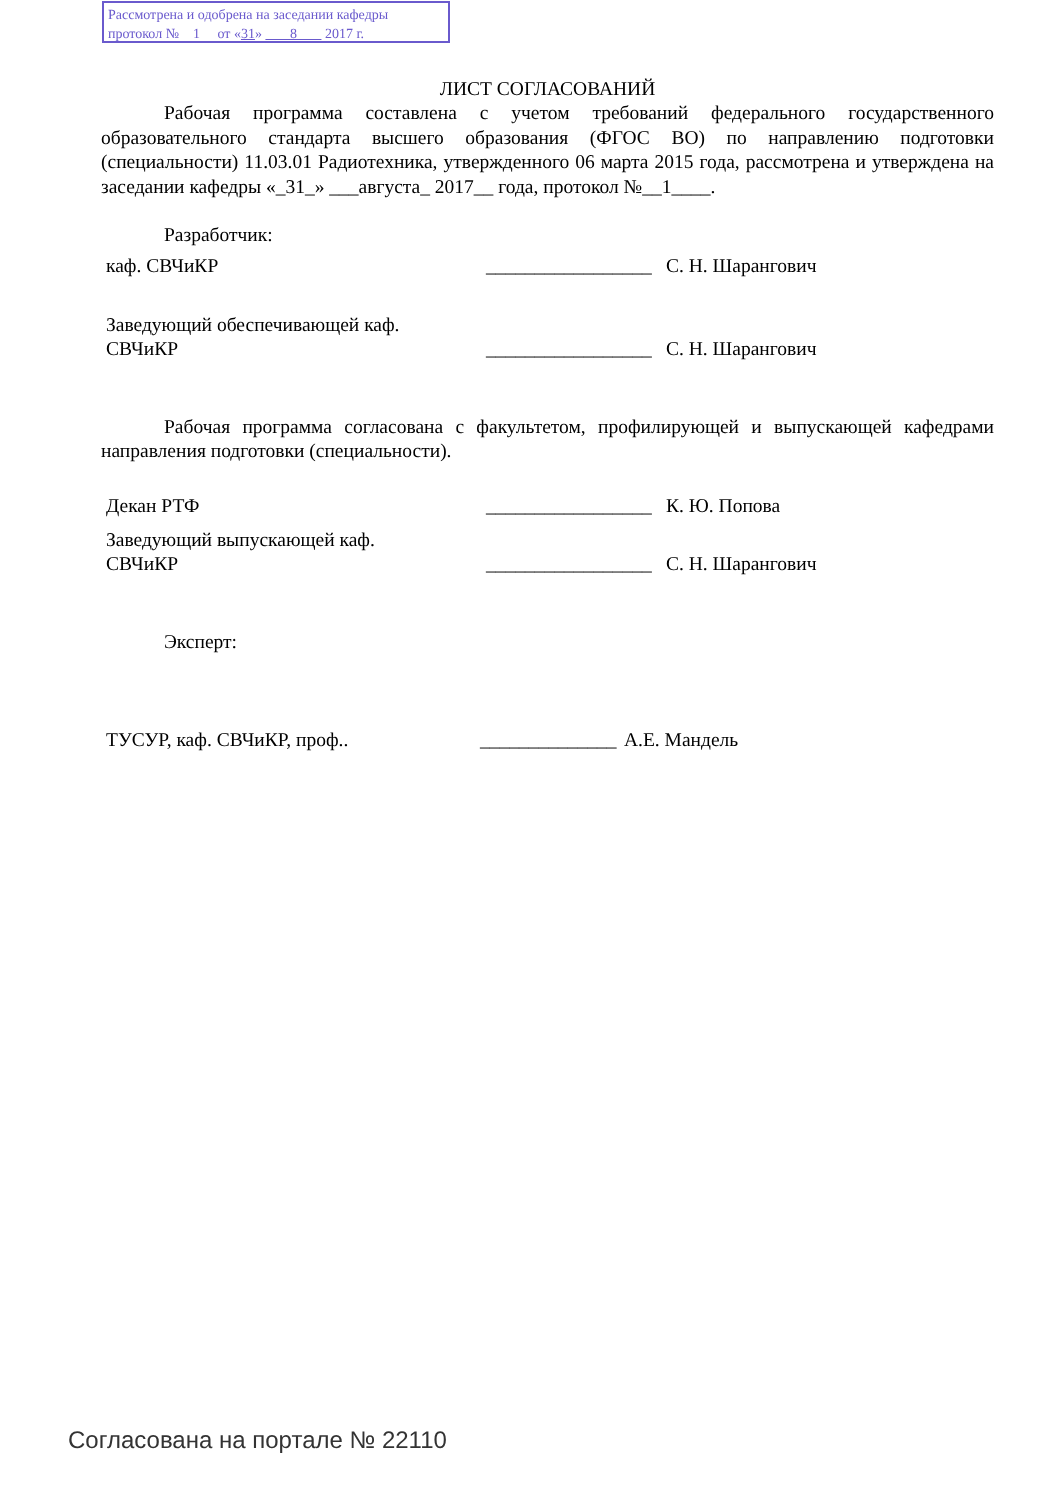Рассмотрена и одобрена на заседании кафедры
протокол № 1 от «31» 8 2017 г.
ЛИСТ СОГЛАСОВАНИЙ
Рабочая программа составлена с учетом требований федерального государственного образовательного стандарта высшего образования (ФГОС ВО) по направлению подготовки (специальности) 11.03.01 Радиотехника, утвержденного 06 марта 2015 года, рассмотрена и утверждена на заседании кафедры «_31_» ___августа_ 2017__ года, протокол №__1____.
Разработчик:
каф. СВЧиКР _________________
С. Н. Шарангович
Заведующий обеспечивающей каф.
СВЧиКР
_________________
С. Н. Шарангович
Рабочая программа согласована с факультетом, профилирующей и выпускающей кафедрами направления подготовки (специальности).
Декан РТФ _________________
К. Ю. Попова
Заведующий выпускающей каф.
СВЧиКР
_________________
С. Н. Шарангович
Эксперт:
ТУСУР, каф. СВЧиКР, проф.. ______________
А.Е. Мандель
Согласована на портале № 22110